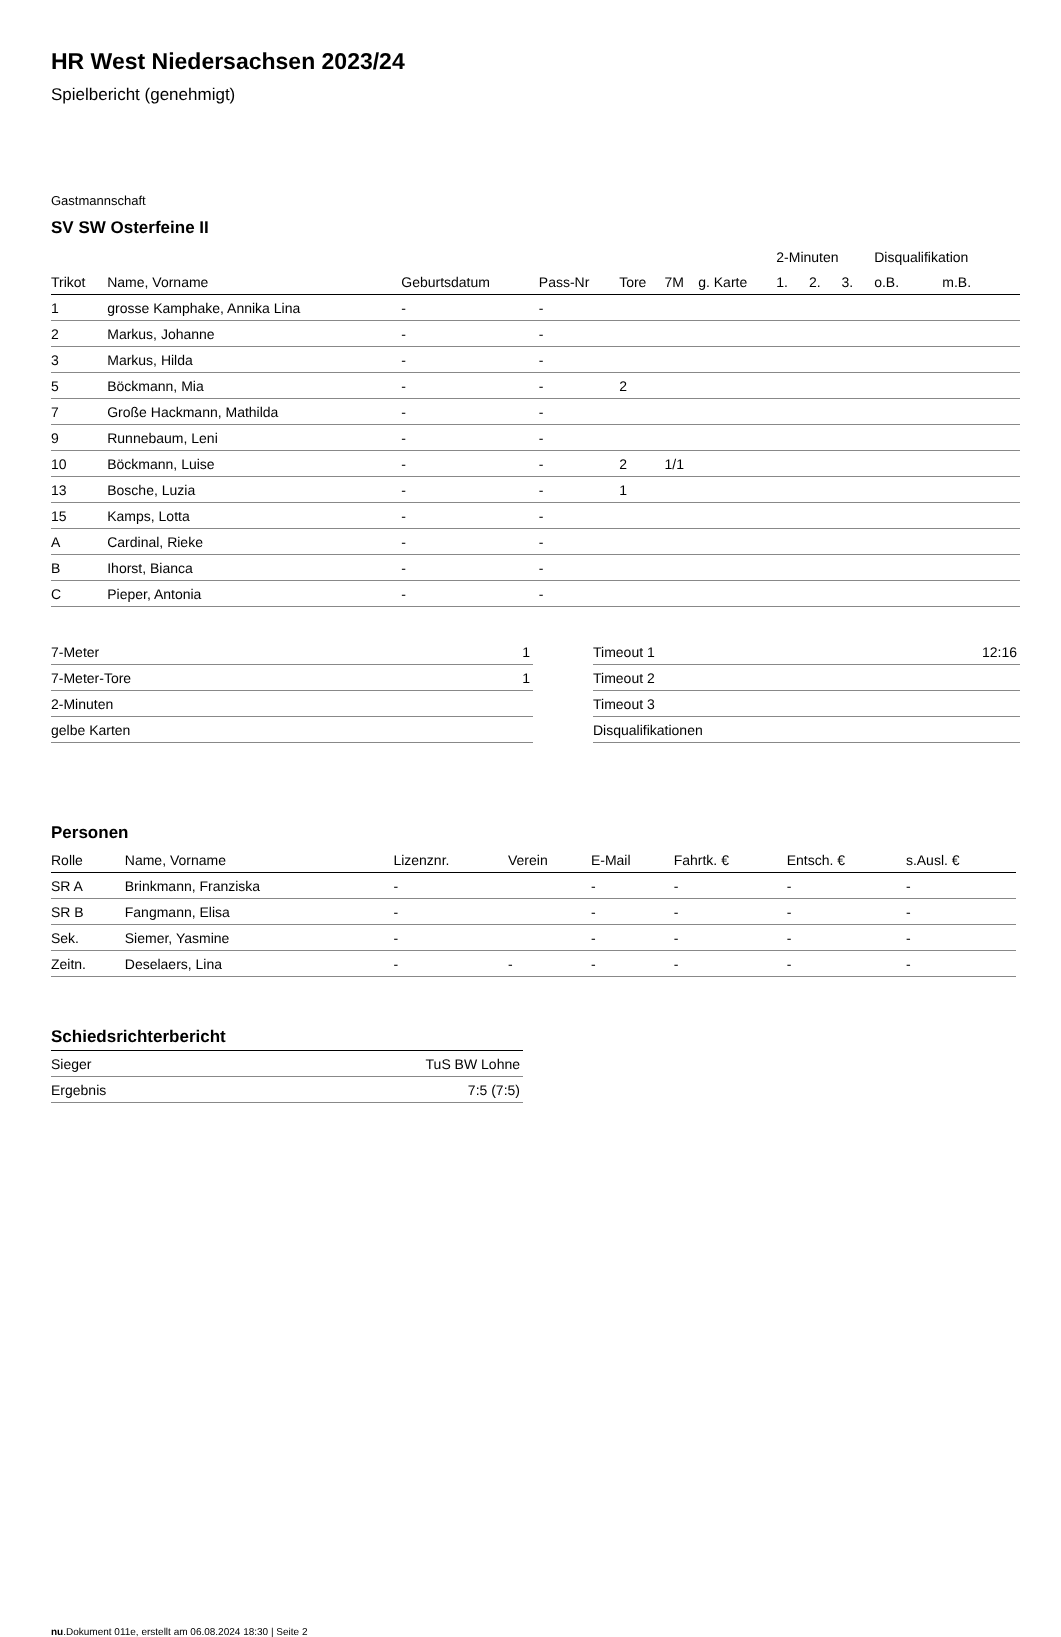HR West Niedersachsen 2023/24
Spielbericht (genehmigt)
Gastmannschaft
SV SW Osterfeine II
| | | | | | | | 2-Minuten | | | Disqualifikation | |
| --- | --- | --- | --- | --- | --- | --- | --- | --- | --- | --- | --- |
| Trikot | Name, Vorname | Geburtsdatum | Pass-Nr | Tore | 7M | g. Karte | 1. | 2. | 3. | o.B. | m.B. |
| 1 | grosse Kamphake, Annika Lina | - | - | | | | | | | | |
| 2 | Markus, Johanne | - | - | | | | | | | | |
| 3 | Markus, Hilda | - | - | | | | | | | | |
| 5 | Böckmann, Mia | - | - | 2 | | | | | | | |
| 7 | Große Hackmann, Mathilda | - | - | | | | | | | | |
| 9 | Runnebaum, Leni | - | - | | | | | | | | |
| 10 | Böckmann, Luise | - | - | 2 | 1/1 | | | | | | |
| 13 | Bosche, Luzia | - | - | 1 | | | | | | | |
| 15 | Kamps, Lotta | - | - | | | | | | | | |
| A | Cardinal, Rieke | - | - | | | | | | | | |
| B | Ihorst, Bianca | - | - | | | | | | | | |
| C | Pieper, Antonia | - | - | | | | | | | | |
| 7-Meter | 1 |
| 7-Meter-Tore | 1 |
| 2-Minuten | |
| gelbe Karten | |
| Timeout 1 | 12:16 |
| Timeout 2 | |
| Timeout 3 | |
| Disqualifikationen | |
Personen
| Rolle | Name, Vorname | Lizenznr. | Verein | E-Mail | Fahrtk. € | Entsch. € | s.Ausl. € |
| --- | --- | --- | --- | --- | --- | --- | --- |
| SR A | Brinkmann, Franziska | - | | - | - | - | - |
| SR B | Fangmann, Elisa | - | | - | - | - | - |
| Sek. | Siemer, Yasmine | - | | - | - | - | - |
| Zeitn. | Deselaers, Lina | - | - | - | - | - | - |
Schiedsrichterbericht
| Sieger | TuS BW Lohne |
| Ergebnis | 7:5 (7:5) |
nu.Dokument 011e, erstellt am 06.08.2024 18:30 | Seite 2